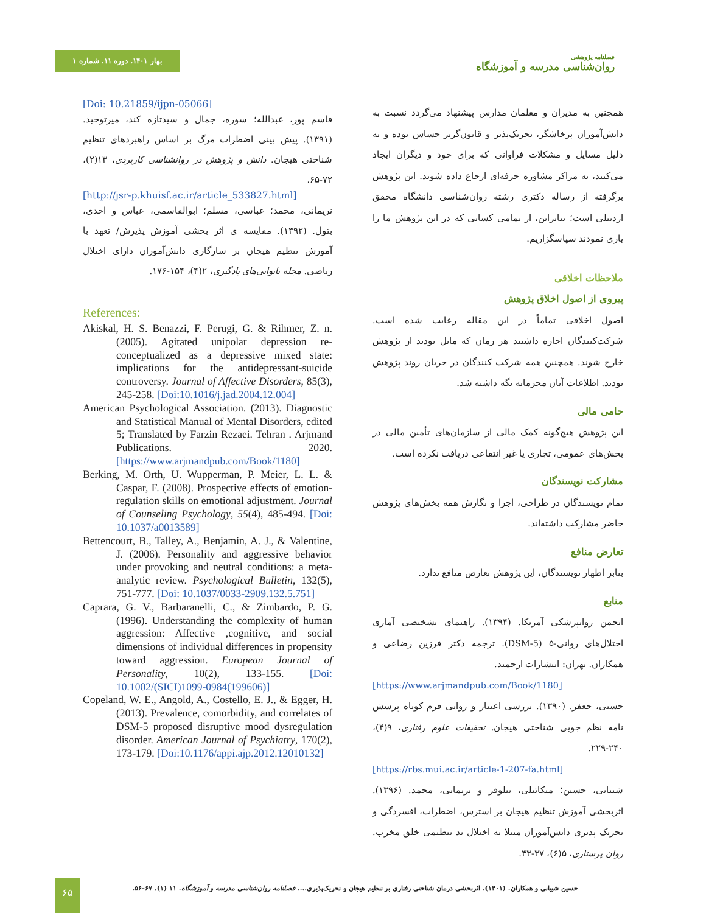بهار ۱۴۰۱. دوره ۱۱. شماره ۱
فصلنامه پژوهشی
روان‌شناسی مدرسه و آموزشگاه
[Doi: 10.21859/ijpn-05066]
قاسم پور، عبدالله؛ سوره، جمال و سیدتازه کند، میرتوحید. (۱۳۹۱). پیش بینی اضطراب مرگ بر اساس راهبردهای تنظیم شناختی هیجان. دانش و پژوهش در روانشناسی کاربردی، ۱۳(۲)، ۷۲-۶۵.
[http://jsr-p.khuisf.ac.ir/article_533827.html]
نریمانی، محمد؛ عباسی، مسلم؛ ابوالقاسمی، عباس و احدی، بتول. (۱۳۹۲). مقایسه ی اثر بخشی آموزش پذیرش/ تعهد با آموزش تنظیم هیجان بر سازگاری دانش‌آموزان دارای اختلال ریاضی. مجله ناتوانی‌های یادگیری، ۲(۴)، ۱۵۴-۱۷۶.
References:
Akiskal, H. S. Benazzi, F. Perugi, G. & Rihmer, Z. n. (2005). Agitated unipolar depression re-conceptualized as a depressive mixed state: implications for the antidepressant-suicide controversy. Journal of Affective Disorders, 85(3), 245-258. [Doi:10.1016/j.jad.2004.12.004]
American Psychological Association. (2013). Diagnostic and Statistical Manual of Mental Disorders, edited 5; Translated by Farzin Rezaei. Tehran . Arjmand Publications. 2020. [https://www.arjmandpub.com/Book/1180]
Berking, M. Orth, U. Wupperman, P. Meier, L. L. & Caspar, F. (2008). Prospective effects of emotion-regulation skills on emotional adjustment. Journal of Counseling Psychology, 55(4), 485-494. [Doi: 10.1037/a0013589]
Bettencourt, B., Talley, A., Benjamin, A. J., & Valentine, J. (2006). Personality and aggressive behavior under provoking and neutral conditions: a meta-analytic review. Psychological Bulletin, 132(5), 751-777. [Doi: 10.1037/0033-2909.132.5.751]
Caprara, G. V., Barbaranelli, C., & Zimbardo, P. G. (1996). Understanding the complexity of human aggression: Affective ,cognitive, and social dimensions of individual differences in propensity toward aggression. European Journal of Personality, 10(2), 133-155. [Doi: 10.1002/(SICI)1099-0984(199606)]
Copeland, W. E., Angold, A., Costello, E. J., & Egger, H. (2013). Prevalence, comorbidity, and correlates of DSM-5 proposed disruptive mood dysregulation disorder. American Journal of Psychiatry, 170(2), 173-179. [Doi:10.1176/appi.ajp.2012.12010132]
همچنین به مدیران و معلمان مدارس پیشنهاد می‌گردد نسبت به دانش‌آموزان پرخاشگر، تحریک‌پذیر و قانون‌گریز حساس بوده و به دلیل مسایل و مشکلات فراوانی که برای خود و دیگران ایجاد می‌کنند، به مراکز مشاوره حرفه‌ای ارجاع داده شوند. این پژوهش برگرفته از رساله دکتری رشته روان‌شناسی دانشگاه محقق اردبیلی است؛ بنابراین، از تمامی کسانی که در این پژوهش ما را یاری نمودند سپاسگزاریم.
ملاحظات اخلاقی
پیروی از اصول اخلاق پژوهش
اصول اخلاقی تماماً در این مقاله رعایت شده است. شرکت‌کنندگان اجازه داشتند هر زمان که مایل بودند از پژوهش خارج شوند. همچنین همه شرکت کنندگان در جریان روند پژوهش بودند. اطلاعات آنان محرمانه نگه داشته شد.
حامی مالی
این پژوهش هیچ‌گونه کمک مالی از سازمان‌های تأمین مالی در بخش‌های عمومی، تجاری یا غیر انتفاعی دریافت نکرده است.
مشارکت نویسندگان
تمام نویسندگان در طراحی، اجرا و نگارش همه بخش‌های پژوهش حاضر مشارکت داشته‌اند.
تعارض منافع
بنابر اظهار نویسندگان، این پژوهش تعارض منافع ندارد.
منابع
انجمن روانپزشکی آمریکا. (۱۳۹۴). راهنمای تشخیصی آماری اختلال‌های روانی-۵ (DSM-5). ترجمه دکتر فرزین رضاعی و همکاران. تهران: انتشارات ارجمند.
[https://www.arjmandpub.com/Book/1180]
حسنی، جعفر. (۱۳۹۰). بررسی اعتبار و روایی فرم کوتاه پرسش نامه نظم جویی شناختی هیجان. تحقیقات علوم رفتاری، ۹(۴)، ۲۴۰-۲۲۹.
[https://rbs.mui.ac.ir/article-1-207-fa.html]
شیبانی، حسین؛ میکائیلی، نیلوفر و نریمانی، محمد. (۱۳۹۶). اثربخشی آموزش تنظیم هیجان بر استرس، اضطراب، افسردگی و تحریک پذیری دانش‌آموزان مبتلا به اختلال بد تنظیمی خلق مخرب. روان پرستاری، ۵(۶)، ۳۷-۴۳.
۶۵
حسین شیبانی و همکاران. (۱۴۰۱). اثربخشی درمان شناختی رفتاری بر تنظیم هیجان و تحریک‌پذیری.... فصلنامه روان‌شناسی مدرسه و آموزشگاه. ۱۱ (۱)، ۶۷-۵۶.